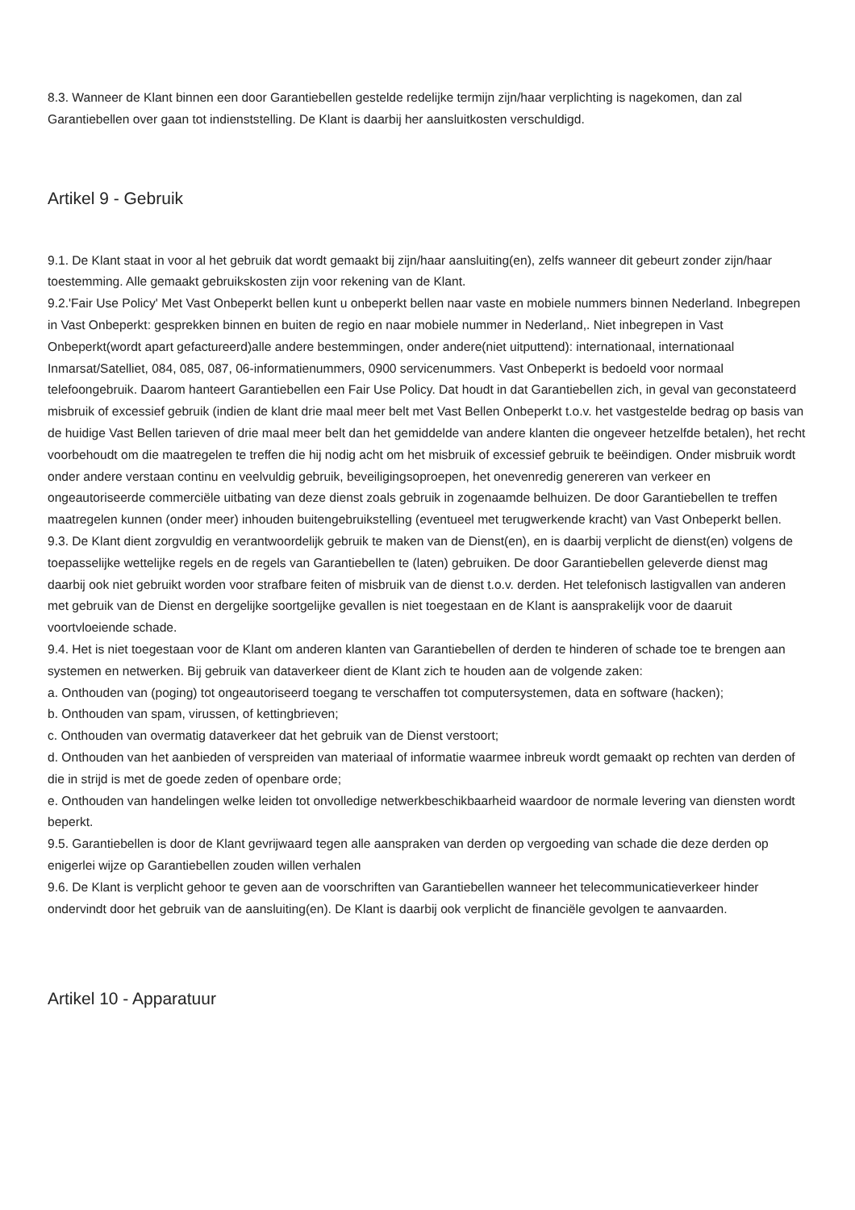8.3. Wanneer de Klant binnen een door Garantiebellen gestelde redelijke termijn zijn/haar verplichting is nagekomen, dan zal Garantiebellen over gaan tot indienststelling. De Klant is daarbij her aansluitkosten verschuldigd.
Artikel 9 - Gebruik
9.1. De Klant staat in voor al het gebruik dat wordt gemaakt bij zijn/haar aansluiting(en), zelfs wanneer dit gebeurt zonder zijn/haar toestemming. Alle gemaakt gebruikskosten zijn voor rekening van de Klant.
9.2.'Fair Use Policy' Met Vast Onbeperkt bellen kunt u onbeperkt bellen naar vaste en mobiele nummers binnen Nederland. Inbegrepen in Vast Onbeperkt: gesprekken binnen en buiten de regio en naar mobiele nummer in Nederland,. Niet inbegrepen in Vast Onbeperkt(wordt apart gefactureerd)alle andere bestemmingen, onder andere(niet uitputtend): internationaal, internationaal Inmarsat/Satelliet, 084, 085, 087, 06-informatienummers, 0900 servicenummers. Vast Onbeperkt is bedoeld voor normaal telefoongebruik. Daarom hanteert Garantiebellen een Fair Use Policy. Dat houdt in dat Garantiebellen zich, in geval van geconstateerd misbruik of excessief gebruik (indien de klant drie maal meer belt met Vast Bellen Onbeperkt t.o.v. het vastgestelde bedrag op basis van de huidige Vast Bellen tarieven of drie maal meer belt dan het gemiddelde van andere klanten die ongeveer hetzelfde betalen), het recht voorbehoudt om die maatregelen te treffen die hij nodig acht om het misbruik of excessief gebruik te beëindigen. Onder misbruik wordt onder andere verstaan continu en veelvuldig gebruik, beveiligingsoproepen, het onevenredig genereren van verkeer en ongeautoriseerde commerciële uitbating van deze dienst zoals gebruik in zogenaamde belhuizen. De door Garantiebellen te treffen maatregelen kunnen (onder meer) inhouden buitengebruikstelling (eventueel met terugwerkende kracht) van Vast Onbeperkt bellen.
9.3. De Klant dient zorgvuldig en verantwoordelijk gebruik te maken van de Dienst(en), en is daarbij verplicht de dienst(en) volgens de toepasselijke wettelijke regels en de regels van Garantiebellen te (laten) gebruiken. De door Garantiebellen geleverde dienst mag daarbij ook niet gebruikt worden voor strafbare feiten of misbruik van de dienst t.o.v. derden. Het telefonisch lastigvallen van anderen met gebruik van de Dienst en dergelijke soortgelijke gevallen is niet toegestaan en de Klant is aansprakelijk voor de daaruit voortvloeiende schade.
9.4. Het is niet toegestaan voor de Klant om anderen klanten van Garantiebellen of derden te hinderen of schade toe te brengen aan systemen en netwerken. Bij gebruik van dataverkeer dient de Klant zich te houden aan de volgende zaken:
a. Onthouden van (poging) tot ongeautoriseerd toegang te verschaffen tot computersystemen, data en software (hacken);
b. Onthouden van spam, virussen, of kettingbrieven;
c. Onthouden van overmatig dataverkeer dat het gebruik van de Dienst verstoort;
d. Onthouden van het aanbieden of verspreiden van materiaal of informatie waarmee inbreuk wordt gemaakt op rechten van derden of die in strijd is met de goede zeden of openbare orde;
e. Onthouden van handelingen welke leiden tot onvolledige netwerkbeschikbaarheid waardoor de normale levering van diensten wordt beperkt.
9.5. Garantiebellen is door de Klant gevrijwaard tegen alle aanspraken van derden op vergoeding van schade die deze derden op enigerlei wijze op Garantiebellen zouden willen verhalen
9.6. De Klant is verplicht gehoor te geven aan de voorschriften van Garantiebellen wanneer het telecommunicatieverkeer hinder ondervindt door het gebruik van de aansluiting(en). De Klant is daarbij ook verplicht de financiële gevolgen te aanvaarden.
Artikel 10 - Apparatuur